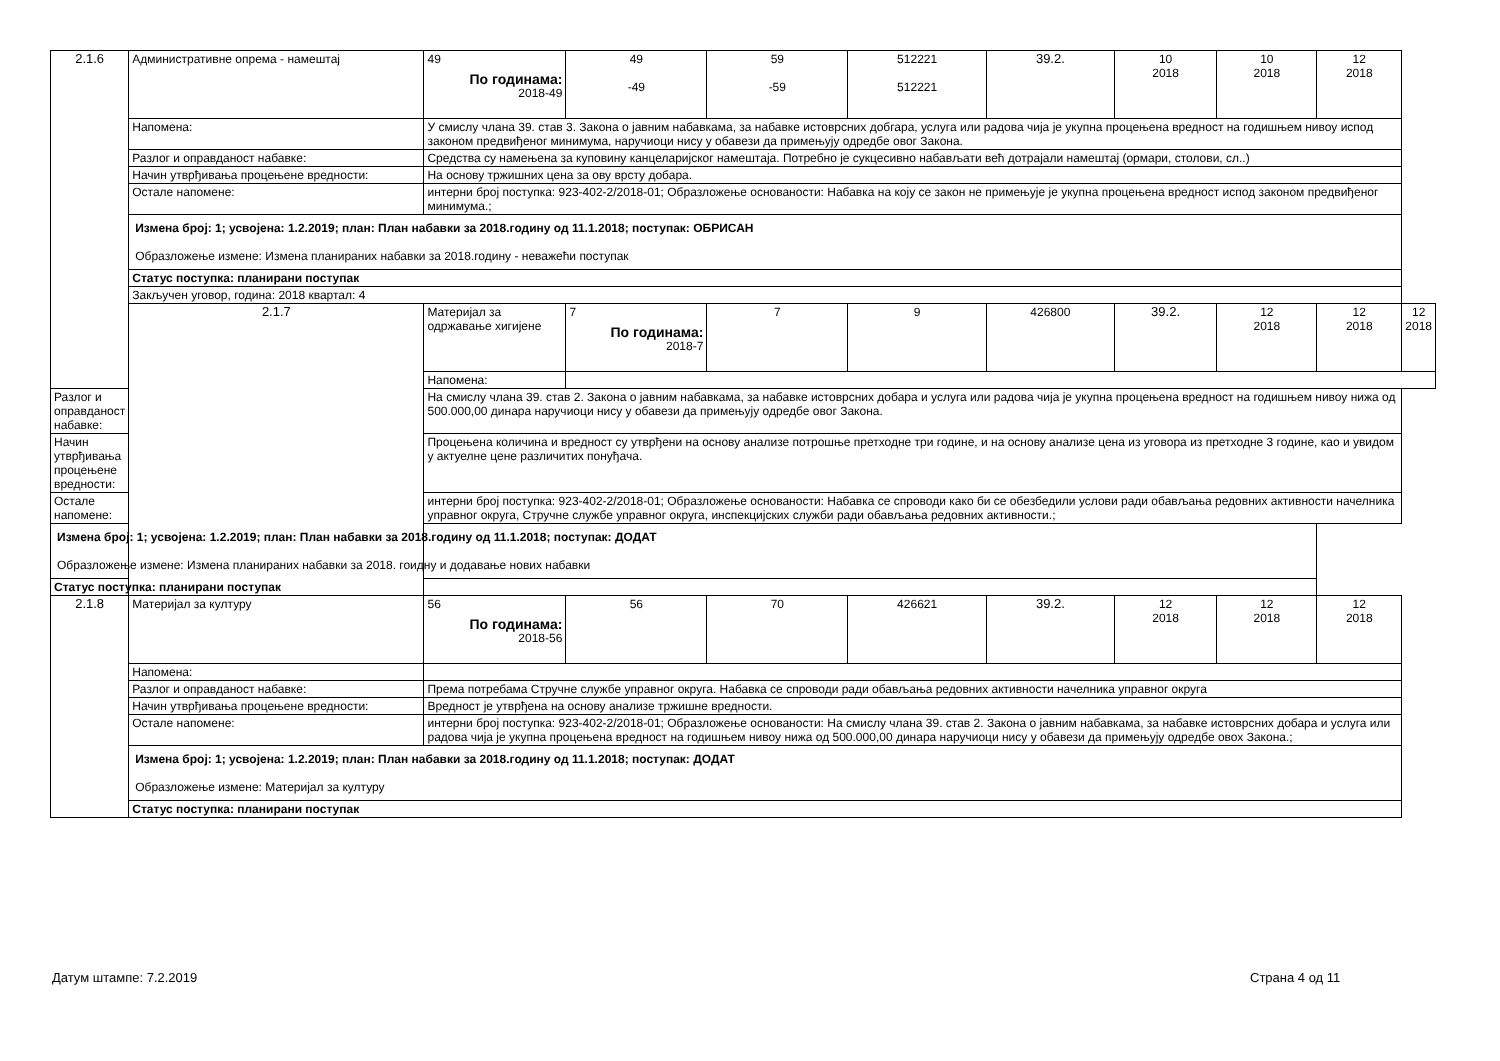| 2.1.6 | Административне опрема - намештај | 49 По годинама: 2018-49 | 49 -49 | 59 -59 | 512221 512221 | 39.2. | 10 2018 | 10 2018 | 12 2018 | |
| | Напомена: | У смислу члана 39. став 3. Закона о јавним набавкама, за набавке истоврсних добгара, услуга или радова чија је укупна процењена вредност на годишњем нивоу испод законом предвиђеног минимума, наручиоци нису у обавези да примењују одредбе овог Закона. | | | | | | | | |
| | Разлог и оправданост набавке: | Средства су намењена за куповину канцеларијског намештаја. Потребно је сукцесивно набављати већ дотрајали намештај (ормари, столови, сл..) | | | | | | | | |
| | Начин утврђивања процењене вредности: | На основу тржишних цена за ову врсту добара. | | | | | | | | |
| | Остале напомене: | интерни број поступка: 923-402-2/2018-01; Образложење основаности: Набавка на коју се закон не примењује је укупна процењена вредност испод законом предвиђеног минимума.; | | | | | | | | |
| | Измена број: 1; усвојена: 1.2.2019; план: План набавки за 2018.годину од 11.1.2018; поступак: ОБРИСАН Образложење измене: Измена планираних набавки за 2018.годину - неважећи поступак | | | | | | | | | |
| | Статус поступка: планирани поступак | | | | | | | | | |
| | Закључен уговор, година: 2018 квартал: 4 | | | | | | | | | |
| | 2.1.7 | Материјал за одржавање хигијене | 7 По годинама: 2018-7 | 7 | 9 | 426800 | 39.2. | 12 2018 | 12 2018 | 12 2018 |
| | | Напомена: | | | | | | | | |
| Разлог и оправданост набавке: | | На смислу члана 39. став 2. Закона о јавним набавкама, за набавке истоврсних добара и услуга или радова чија је укупна процењена вредност на годишњем нивоу нижа од 500.000,00 динара наручиоци нису у обавези да примењују одредбе овог Закона. | | | | | | | | |
| Начин утврђивања процењене вредности: | | Процењена количина и вредност су утврђени на основу анализе потрошње претходне три године, и на основу анализе цена из уговора из претходне 3 године, као и увидом у актуелне цене различитих понуђача. | | | | | | | | |
| Остале напомене: | | интерни број поступка: 923-402-2/2018-01; Образложење основаности: Набавка се спроводи како би се обезбедили услови ради обављања редовних активности начелника управног округа, Стручне службе управног округа, инспекцијских служби ради обављања редовних активности.; | | | | | | | | |
| Измена број: 1; усвојена: 1.2.2019; план: План набавки за 2018.годину од 11.1.2018; поступак: ДОДАТ Образложење измене: Измена планираних набавки за 2018. гоидну и додавање нових набавки | | | | | | | | | | |
| Статус поступка: планирани поступак | | | | | | | | | | |
| 2.1.8 | Материјал за културу | 56 По годинама: 2018-56 | 56 | 70 | 426621 | 39.2. | 12 2018 | 12 2018 | 12 2018 | |
| | Напомена: | | | | | | | | | |
| | Разлог и оправданост набавке: | Према потребама Стручне службе управног округа. Набавка се спроводи ради обављања редовних активности начелника управног округа | | | | | | | | |
| | Начин утврђивања процењене вредности: | Вредност је утврђена на основу анализе тржишне вредности. | | | | | | | | |
| | Остале напомене: | интерни број поступка: 923-402-2/2018-01; Образложење основаности: На смислу члана 39. став 2. Закона о јавним набавкама, за набавке истоврсних добара и услуга или радова чија је укупна процењена вредност на годишњем нивоу нижа од 500.000,00 динара наручиоци нису у обавези да примењују одредбе овох Закона.; | | | | | | | | |
| | Измена број: 1; усвојена: 1.2.2019; план: План набавки за 2018.годину од 11.1.2018; поступак: ДОДАТ Образложење измене: Материјал за културу | | | | | | | | | |
| | Статус поступка: планирани поступак | | | | | | | | | |
Датум штампе: 7.2.2019 Страна 4 од 11